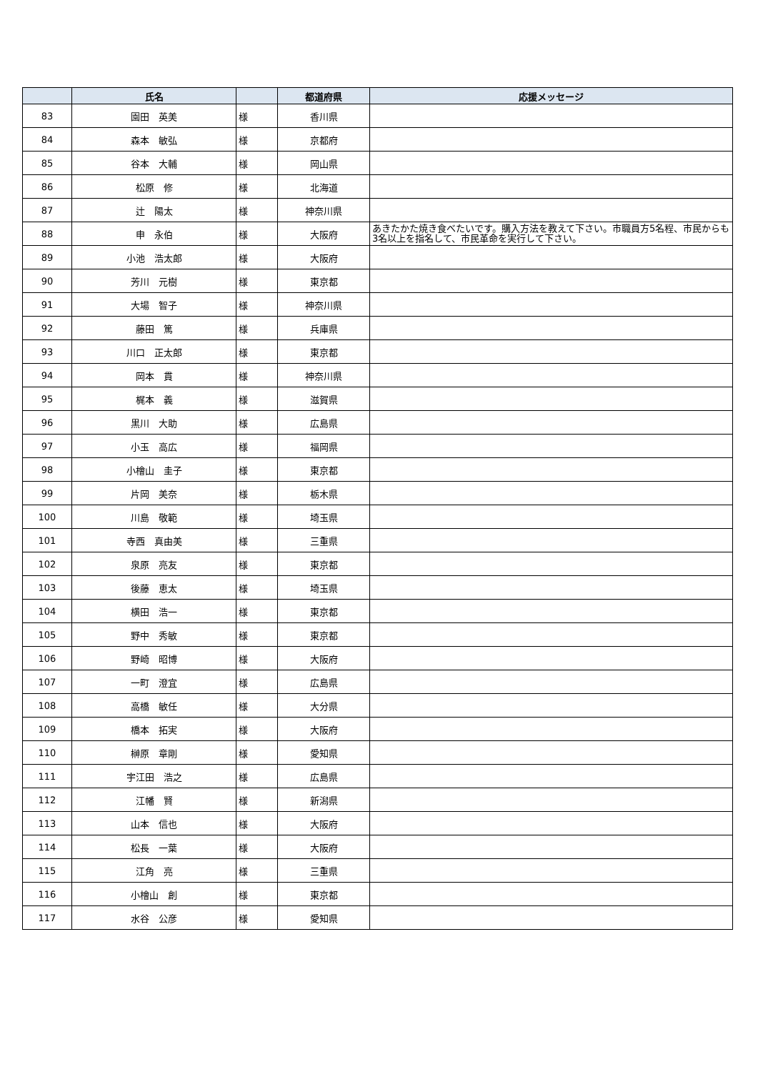| | 氏名 | | 都道府県 | 応援メッセージ |
| --- | --- | --- | --- | --- |
| 83 | 園田 英美 | 様 | 香川県 | |
| 84 | 森本 敏弘 | 様 | 京都府 | |
| 85 | 谷本 大輔 | 様 | 岡山県 | |
| 86 | 松原 修 | 様 | 北海道 | |
| 87 | 辻 陽太 | 様 | 神奈川県 | |
| 88 | 申 永伯 | 様 | 大阪府 | あきたかた焼き食べたいです。購入方法を教えて下さい。市職員方5名程、市民からも3名以上を指名して、市民革命を実行して下さい。 |
| 89 | 小池 浩太郎 | 様 | 大阪府 | |
| 90 | 芳川 元樹 | 様 | 東京都 | |
| 91 | 大場 智子 | 様 | 神奈川県 | |
| 92 | 藤田 篤 | 様 | 兵庫県 | |
| 93 | 川口 正太郎 | 様 | 東京都 | |
| 94 | 岡本 貫 | 様 | 神奈川県 | |
| 95 | 梶本 義 | 様 | 滋賀県 | |
| 96 | 黒川 大助 | 様 | 広島県 | |
| 97 | 小玉 高広 | 様 | 福岡県 | |
| 98 | 小檜山 圭子 | 様 | 東京都 | |
| 99 | 片岡 美奈 | 様 | 栃木県 | |
| 100 | 川島 敬範 | 様 | 埼玉県 | |
| 101 | 寺西 真由美 | 様 | 三重県 | |
| 102 | 泉原 亮友 | 様 | 東京都 | |
| 103 | 後藤 恵太 | 様 | 埼玉県 | |
| 104 | 横田 浩一 | 様 | 東京都 | |
| 105 | 野中 秀敏 | 様 | 東京都 | |
| 106 | 野崎 昭博 | 様 | 大阪府 | |
| 107 | 一町 澄宜 | 様 | 広島県 | |
| 108 | 高橋 敏任 | 様 | 大分県 | |
| 109 | 橋本 拓実 | 様 | 大阪府 | |
| 110 | 榊原 章剛 | 様 | 愛知県 | |
| 111 | 宇江田 浩之 | 様 | 広島県 | |
| 112 | 江幡 賢 | 様 | 新潟県 | |
| 113 | 山本 信也 | 様 | 大阪府 | |
| 114 | 松長 一葉 | 様 | 大阪府 | |
| 115 | 江角 亮 | 様 | 三重県 | |
| 116 | 小檜山 創 | 様 | 東京都 | |
| 117 | 水谷 公彦 | 様 | 愛知県 | |